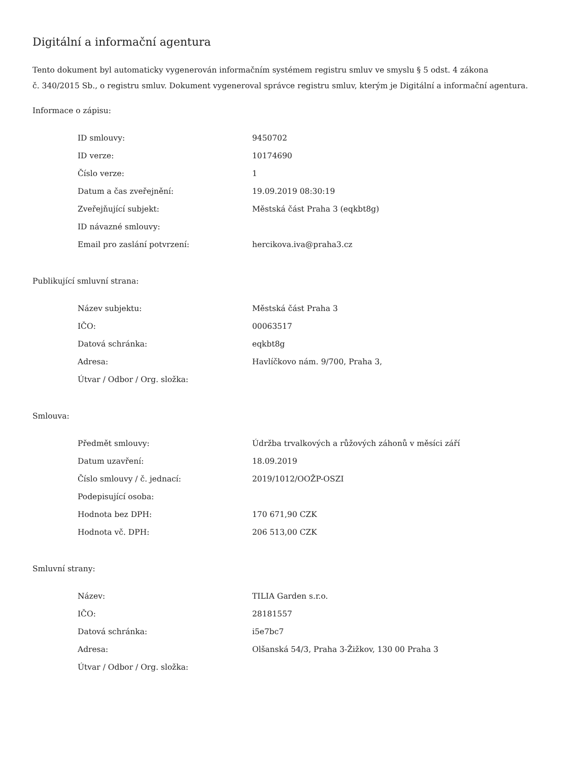Digitální a informační agentura
Tento dokument byl automaticky vygenerován informačním systémem registru smluv ve smyslu § 5 odst. 4 zákona
č. 340/2015 Sb., o registru smluv. Dokument vygeneroval správce registru smluv, kterým je Digitální a informační agentura.
Informace o zápisu:
| ID smlouvy: | 9450702 |
| ID verze: | 10174690 |
| Číslo verze: | 1 |
| Datum a čas zveřejnění: | 19.09.2019 08:30:19 |
| Zveřejňující subjekt: | Městská část Praha 3 (eqkbt8g) |
| ID návazné smlouvy: | |
| Email pro zaslání potvrzení: | hercikova.iva@praha3.cz |
Publikující smluvní strana:
| Název subjektu: | Městská část Praha 3 |
| IČO: | 00063517 |
| Datová schránka: | eqkbt8g |
| Adresa: | Havlíčkovo nám. 9/700, Praha 3, |
| Útvar / Odbor / Org. složka: | |
Smlouva:
| Předmět smlouvy: | Údržba trvalkových a růžových záhonů v měsíci září |
| Datum uzavření: | 18.09.2019 |
| Číslo smlouvy / č. jednací: | 2019/1012/OOŽP-OSZI |
| Podepisující osoba: | |
| Hodnota bez DPH: | 170 671,90 CZK |
| Hodnota vč. DPH: | 206 513,00 CZK |
Smluvní strany:
| Název: | TILIA Garden s.r.o. |
| IČO: | 28181557 |
| Datová schránka: | i5e7bc7 |
| Adresa: | Olšanská 54/3, Praha 3-Žižkov, 130 00 Praha 3 |
| Útvar / Odbor / Org. složka: | |